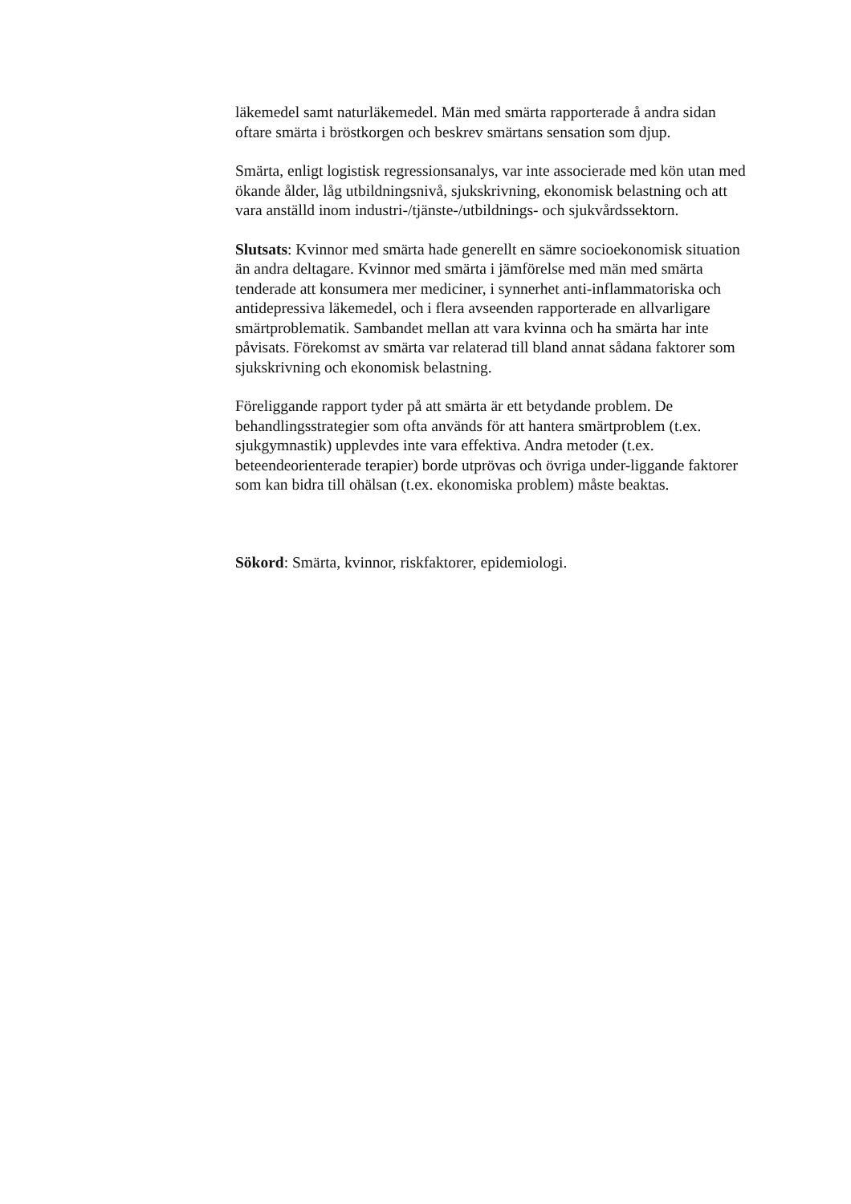läkemedel samt naturläkemedel. Män med smärta rapporterade å andra sidan oftare smärta i bröstkorgen och beskrev smärtans sensation som djup.
Smärta, enligt logistisk regressionsanalys, var inte associerade med kön utan med ökande ålder, låg utbildningsnivå, sjukskrivning, ekonomisk belastning och att vara anställd inom industri-/tjänste-/utbildnings- och sjukvårdssektorn.
Slutsats: Kvinnor med smärta hade generellt en sämre socioekonomisk situation än andra deltagare. Kvinnor med smärta i jämförelse med män med smärta tenderade att konsumera mer mediciner, i synnerhet anti-inflammatoriska och antidepressiva läkemedel, och i flera avseenden rapporterade en allvarligare smärtproblematik. Sambandet mellan att vara kvinna och ha smärta har inte påvisats. Förekomst av smärta var relaterad till bland annat sådana faktorer som sjukskrivning och ekonomisk belastning.
Föreliggande rapport tyder på att smärta är ett betydande problem. De behandlingsstrategier som ofta används för att hantera smärtproblem (t.ex. sjukgymnastik) upplevdes inte vara effektiva. Andra metoder (t.ex. beteendeorienterade terapier) borde utprövas och övriga under-liggande faktorer som kan bidra till ohälsan (t.ex. ekonomiska problem) måste beaktas.
Sökord: Smärta, kvinnor, riskfaktorer, epidemiologi.